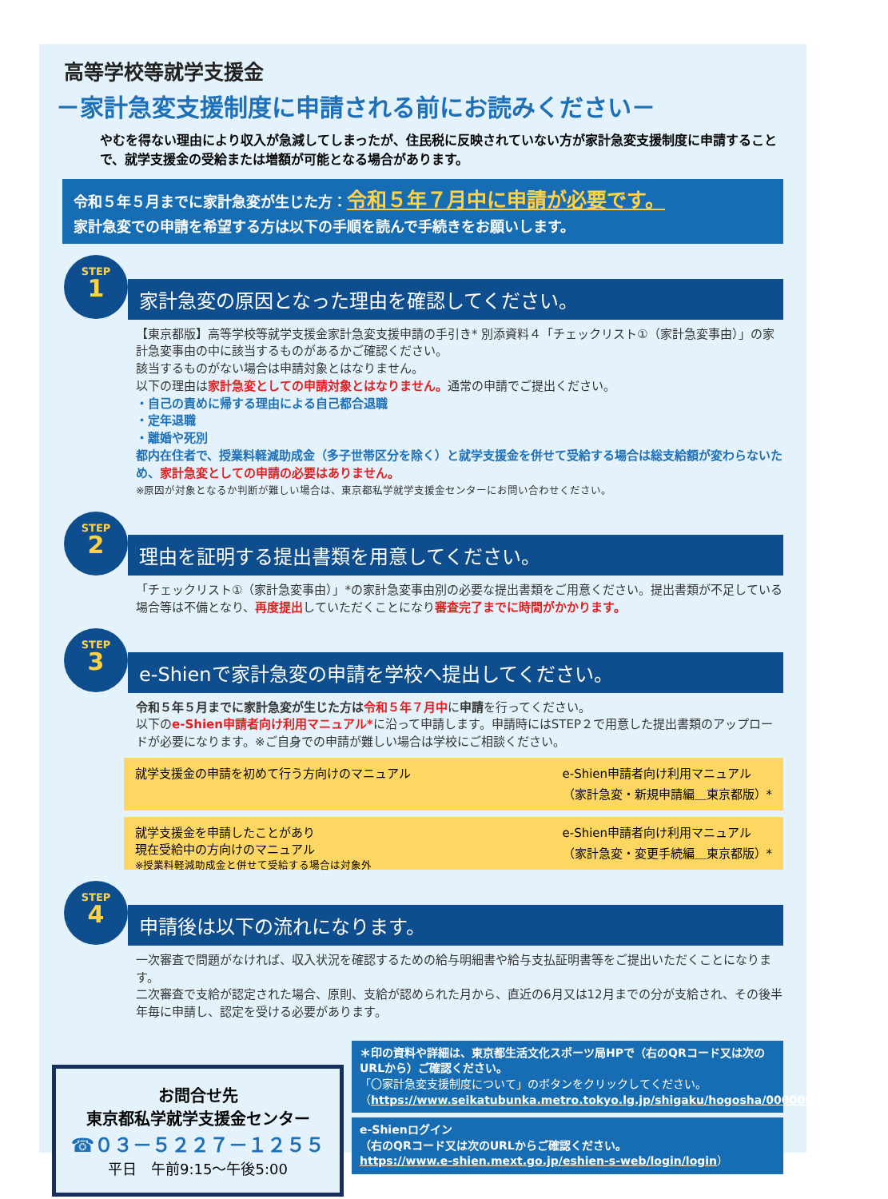高等学校等就学支援金
－家計急変支援制度に申請される前にお読みください－
やむを得ない理由により収入が急減してしまったが、住民税に反映されていない方が家計急変支援制度に申請することで、就学支援金の受給または増額が可能となる場合があります。
令和５年５月までに家計急変が生じた方：令和５年７月中に申請が必要です。
家計急変での申請を希望する方は以下の手順を読んで手続きをお願いします。
STEP
1
家計急変の原因となった理由を確認してください。
【東京都版】高等学校等就学支援金家計急変支援申請の手引き* 別添資料４「チェックリスト①（家計急変事由）」の家計急変事由の中に該当するものがあるかご確認ください。
該当するものがない場合は申請対象とはなりません。
以下の理由は家計急変としての申請対象とはなりません。通常の申請でご提出ください。
・自己の責めに帰する理由による自己都合退職
・定年退職
・離婚や死別
都内在住者で、授業料軽減助成金（多子世帯区分を除く）と就学支援金を併せて受給する場合は総支給額が変わらないため、家計急変としての申請の必要はありません。
※原因が対象となるか判断が難しい場合は、東京都私学就学支援金センターにお問い合わせください。
STEP
2
理由を証明する提出書類を用意してください。
「チェックリスト①（家計急変事由）」*の家計急変事由別の必要な提出書類をご用意ください。提出書類が不足している場合等は不備となり、再度提出していただくことになり審査完了までに時間がかかります。
STEP
3
e-Shienで家計急変の申請を学校へ提出してください。
令和５年５月までに家計急変が生じた方は 令和５年７月中に申請を行ってください。
以下のe-Shien申請者向け利用マニュアル*に沿って申請します。申請時にはSTEP２で用意した提出書類のアップロードが必要になります。※ご自身での申請が難しい場合は学校にご相談ください。
就学支援金の申請を初めて行う方向けのマニュアル
e-Shien申請者向け利用マニュアル
（家計急変・新規申請編＿東京都版）*
就学支援金を申請したことがあり
現在受給中の方向けのマニュアル
※授業料軽減助成金と併せて受給する場合は対象外
e-Shien申請者向け利用マニュアル
（家計急変・変更手続編＿東京都版）*
STEP
4
申請後は以下の流れになります。
一次審査で問題がなければ、収入状況を確認するための給与明細書や給与支払証明書等をご提出いただくことになります。
二次審査で支給が認定された場合、原則、支給が認められた月から、直近の6月又は12月までの分が支給され、その後半年毎に申請し、認定を受ける必要があります。
お問合せ先
東京都私学就学支援金センター
☎０３－５２２７－１２５５
平日　午前9:15～午後5:00
＊印の資料や詳細は、東京都生活文化スポーツ局HPで（右のQRコード又は次のURLから）ご確認ください。
「〇家計急変支援制度について」のボタンをクリックしてください。
（https://www.seikatubunka.metro.tokyo.lg.jp/shigaku/hogosha/0000000639.html）
e-Shienログイン
（右のQRコード又は次のURLからご確認ください。
https://www.e-shien.mext.go.jp/eshien-s-web/login/login）